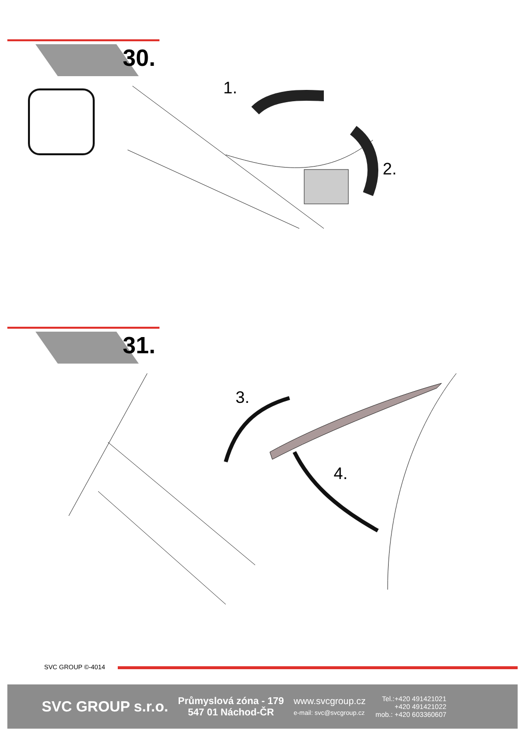30.
1.
2.
31.
3.
4.
SVC GROUP ©-4014
SVC GROUP s.r.o.
Průmyslová zóna - 179
547 01 Náchod-ČR
www.svcgroup.cz
e-mail: svc@svcgroup.cz
Tel.:+420 491421021
+420 491421022
mob.: +420 603360607